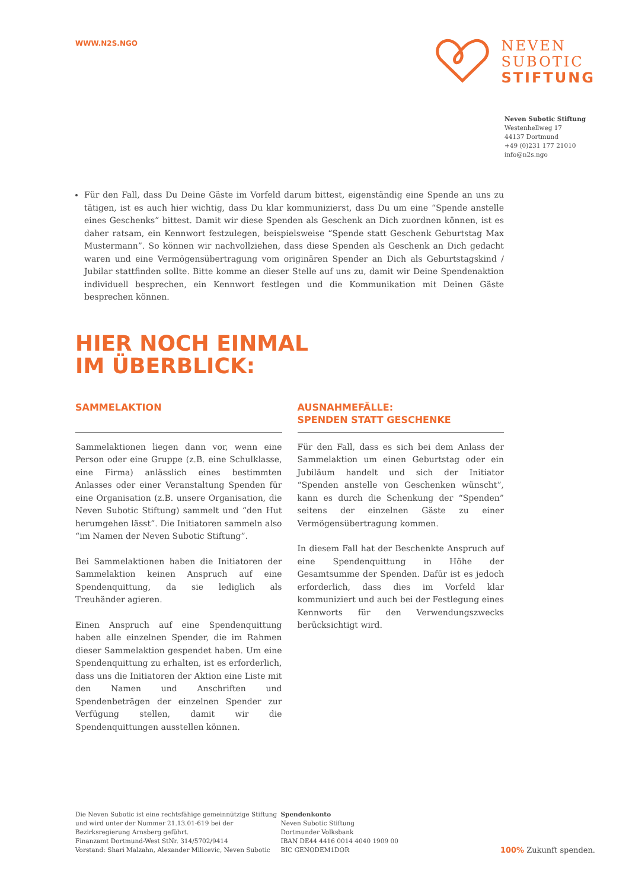WWW.N2S.NGO
NEVEN
SUBOTIC
STIFTUNG
Neven Subotic Stiftung
Westenhellweg 17
44137 Dortmund
+49 (0)231 177 21010
info@n2s.ngo
Für den Fall, dass Du Deine Gäste im Vorfeld darum bittest, eigenständig eine Spende an uns zu tätigen, ist es auch hier wichtig, dass Du klar kommunizierst, dass Du um eine “Spende anstelle eines Geschenks” bittest. Damit wir diese Spenden als Geschenk an Dich zuordnen können, ist es daher ratsam, ein Kennwort festzulegen, beispielsweise “Spende statt Geschenk Geburtstag Max Mustermann”. So können wir nachvollziehen, dass diese Spenden als Geschenk an Dich gedacht waren und eine Vermögensübertragung vom originären Spender an Dich als Geburtstagskind / Jubilar stattfinden sollte. Bitte komme an dieser Stelle auf uns zu, damit wir Deine Spendenaktion individuell besprechen, ein Kennwort festlegen und die Kommunikation mit Deinen Gäste besprechen können.
HIER NOCH EINMAL
IM ÜBERBLICK:
SAMMELAKTION
Sammelaktionen liegen dann vor, wenn eine Person oder eine Gruppe (z.B. eine Schulklasse, eine Firma) anlässlich eines bestimmten Anlasses oder einer Veranstaltung Spenden für eine Organisation (z.B. unsere Organisation, die Neven Subotic Stiftung) sammelt und “den Hut herumgehen lässt”. Die Initiatoren sammeln also “im Namen der Neven Subotic Stiftung”.
Bei Sammelaktionen haben die Initiatoren der Sammelaktion keinen Anspruch auf eine Spendenquittung, da sie lediglich als Treuhänder agieren.
Einen Anspruch auf eine Spendenquittung haben alle einzelnen Spender, die im Rahmen dieser Sammelaktion gespendet haben. Um eine Spendenquittung zu erhalten, ist es erforderlich, dass uns die Initiatoren der Aktion eine Liste mit den Namen und Anschriften und Spendenbeträgen der einzelnen Spender zur Verfügung stellen, damit wir die Spendenquittungen ausstellen können.
AUSNAHMEFÄLLE:
SPENDEN STATT GESCHENKE
Für den Fall, dass es sich bei dem Anlass der Sammelaktion um einen Geburtstag oder ein Jubiläum handelt und sich der Initiator “Spenden anstelle von Geschenken wünscht”, kann es durch die Schenkung der “Spenden” seitens der einzelnen Gäste zu einer Vermögensübertragung kommen.
In diesem Fall hat der Beschenkte Anspruch auf eine Spendenquittung in Höhe der Gesamtsumme der Spenden. Dafür ist es jedoch erforderlich, dass dies im Vorfeld klar kommuniziert und auch bei der Festlegung eines Kennworts für den Verwendungszwecks berücksichtigt wird.
Die Neven Subotic ist eine rechtsfähige gemeinnützige Stiftung und wird unter der Nummer 21.13.01-619 bei der Bezirksregierung Arnsberg geführt.
Finanzamt Dortmund-West StNr. 314/5702/9414
Vorstand: Shari Malzahn, Alexander Milicevic, Neven Subotic
Spendenkonto
Neven Subotic Stiftung
Dortmunder Volksbank
IBAN DE44 4416 0014 4040 1909 00
BIC GENODEM1DOR
100% Zukunft spenden.